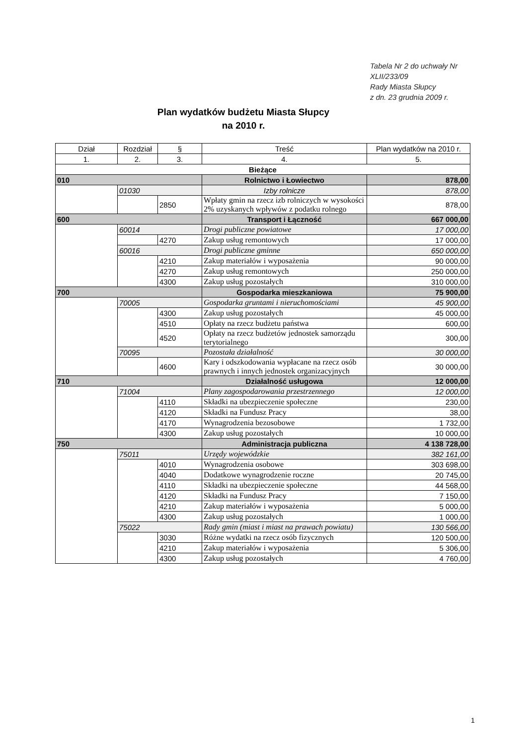Tabela Nr 2 do uchwały Nr
XLII/233/09
Rady Miasta Słupcy
z dn. 23 grudnia 2009 r.
Plan wydatków budżetu Miasta Słupcy
na 2010 r.
| Dział | Rozdział | § | Treść | Plan wydatków na 2010 r. |
| 1. | 2. | 3. | 4. | 5. |
| Bieżące | | | | |
| 010 | | | Rolnictwo i Łowiectwo | 878,00 |
| | 01030 | | Izby rolnicze | 878,00 |
| | | 2850 | Wpłaty gmin na rzecz izb rolniczych w wysokości 2% uzyskanych wpływów z podatku rolnego | 878,00 |
| 600 | | | Transport i Łączność | 667 000,00 |
| | 60014 | | Drogi publiczne powiatowe | 17 000,00 |
| | | 4270 | Zakup usług remontowych | 17 000,00 |
| | 60016 | | Drogi publiczne gminne | 650 000,00 |
| | | 4210 | Zakup materiałów i wyposażenia | 90 000,00 |
| | | 4270 | Zakup usług remontowych | 250 000,00 |
| | | 4300 | Zakup usług pozostałych | 310 000,00 |
| 700 | | | Gospodarka mieszkaniowa | 75 900,00 |
| | 70005 | | Gospodarka gruntami i nieruchomościami | 45 900,00 |
| | | 4300 | Zakup usług pozostałych | 45 000,00 |
| | | 4510 | Opłaty na rzecz budżetu państwa | 600,00 |
| | | 4520 | Opłaty na rzecz budżetów jednostek samorządu terytorialnego | 300,00 |
| | 70095 | | Pozostała działalność | 30 000,00 |
| | | 4600 | Kary i odszkodowania wypłacane na rzecz osób prawnych i innych jednostek organizacyjnych | 30 000,00 |
| 710 | | | Działalność usługowa | 12 000,00 |
| | 71004 | | Plany zagospodarowania przestrzennego | 12 000,00 |
| | | 4110 | Składki na ubezpieczenie społeczne | 230,00 |
| | | 4120 | Składki na Fundusz Pracy | 38,00 |
| | | 4170 | Wynagrodzenia bezosobowe | 1 732,00 |
| | | 4300 | Zakup usług pozostałych | 10 000,00 |
| 750 | | | Administracja publiczna | 4 138 728,00 |
| | 75011 | | Urzędy wojewódzkie | 382 161,00 |
| | | 4010 | Wynagrodzenia osobowe | 303 698,00 |
| | | 4040 | Dodatkowe wynagrodzenie roczne | 20 745,00 |
| | | 4110 | Składki na ubezpieczenie społeczne | 44 568,00 |
| | | 4120 | Składki na Fundusz Pracy | 7 150,00 |
| | | 4210 | Zakup materiałów i wyposażenia | 5 000,00 |
| | | 4300 | Zakup usług pozostałych | 1 000,00 |
| | 75022 | | Rady gmin (miast i miast na prawach powiatu) | 130 566,00 |
| | | 3030 | Różne wydatki na rzecz osób fizycznych | 120 500,00 |
| | | 4210 | Zakup materiałów i wyposażenia | 5 306,00 |
| | | 4300 | Zakup usług pozostałych | 4 760,00 |
1